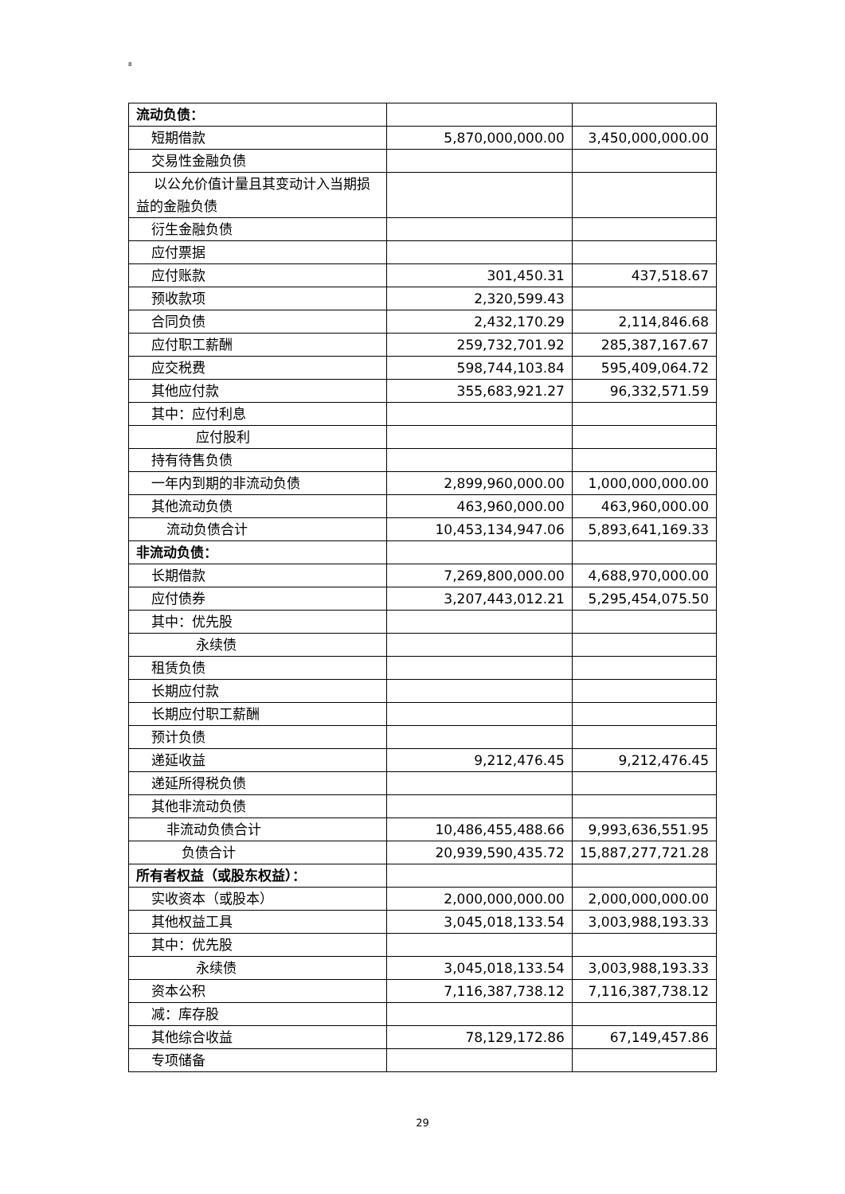8
| 流动负债： | | |
| 短期借款 | 5,870,000,000.00 | 3,450,000,000.00 |
| 交易性金融负债 | | |
| 以公允价值计量且其变动计入当期损益的金融负债 | | |
| 衍生金融负债 | | |
| 应付票据 | | |
| 应付账款 | 301,450.31 | 437,518.67 |
| 预收款项 | 2,320,599.43 | |
| 合同负债 | 2,432,170.29 | 2,114,846.68 |
| 应付职工薪酬 | 259,732,701.92 | 285,387,167.67 |
| 应交税费 | 598,744,103.84 | 595,409,064.72 |
| 其他应付款 | 355,683,921.27 | 96,332,571.59 |
| 其中：应付利息 | | |
| 应付股利 | | |
| 持有待售负债 | | |
| 一年内到期的非流动负债 | 2,899,960,000.00 | 1,000,000,000.00 |
| 其他流动负债 | 463,960,000.00 | 463,960,000.00 |
| 流动负债合计 | 10,453,134,947.06 | 5,893,641,169.33 |
| 非流动负债： | | |
| 长期借款 | 7,269,800,000.00 | 4,688,970,000.00 |
| 应付债券 | 3,207,443,012.21 | 5,295,454,075.50 |
| 其中：优先股 | | |
| 永续债 | | |
| 租赁负债 | | |
| 长期应付款 | | |
| 长期应付职工薪酬 | | |
| 预计负债 | | |
| 递延收益 | 9,212,476.45 | 9,212,476.45 |
| 递延所得税负债 | | |
| 其他非流动负债 | | |
| 非流动负债合计 | 10,486,455,488.66 | 9,993,636,551.95 |
| 负债合计 | 20,939,590,435.72 | 15,887,277,721.28 |
| 所有者权益（或股东权益）： | | |
| 实收资本（或股本） | 2,000,000,000.00 | 2,000,000,000.00 |
| 其他权益工具 | 3,045,018,133.54 | 3,003,988,193.33 |
| 其中：优先股 | | |
| 永续债 | 3,045,018,133.54 | 3,003,988,193.33 |
| 资本公积 | 7,116,387,738.12 | 7,116,387,738.12 |
| 减：库存股 | | |
| 其他综合收益 | 78,129,172.86 | 67,149,457.86 |
| 专项储备 | | |
29